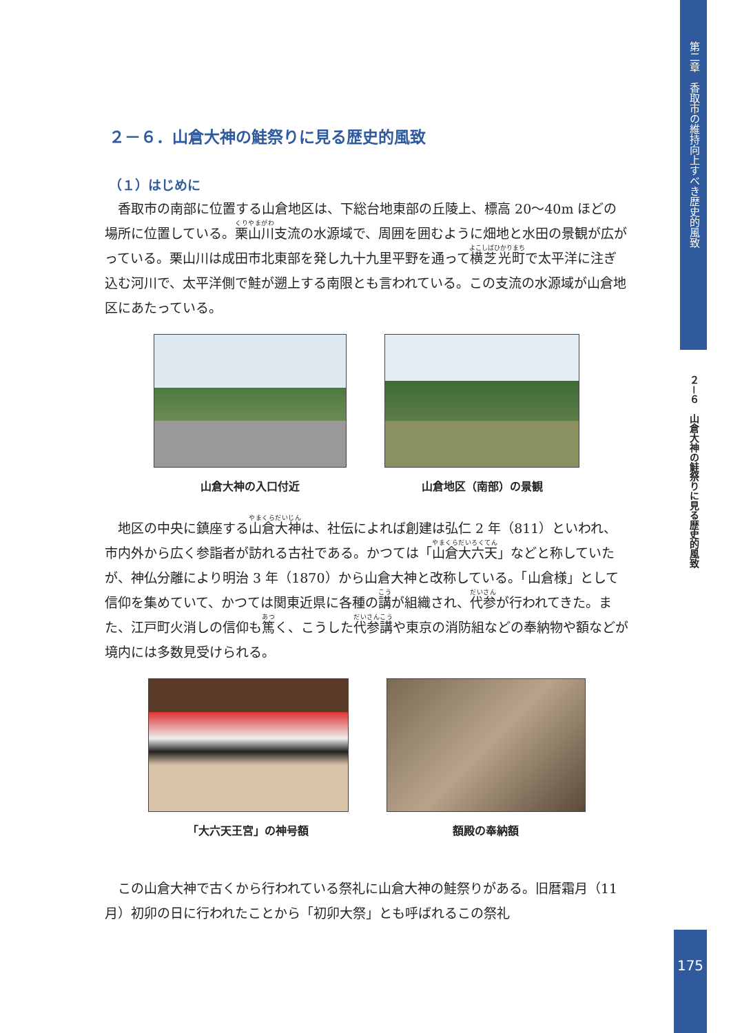２－６．山倉大神の鮭祭りに見る歴史的風致
（１）はじめに
香取市の南部に位置する山倉地区は、下総台地東部の丘陵上、標高 20～40m ほどの場所に位置している。栗山川支流の水源域で、周囲を囲むように畑地と水田の景観が広がっている。栗山川は成田市北東部を発し九十九里平野を通って横芝光町で太平洋に注ぎ込む河川で、太平洋側で鮭が遡上する南限とも言われている。この支流の水源域が山倉地区にあたっている。
山倉大神の入口付近 山倉地区（南部）の景観
地区の中央に鎮座する山倉大神は、社伝によれば創建は弘仁 2 年（811）といわれ、市内外から広く参詣者が訪れる古社である。かつては「山倉大六天」などと称していたが、神仏分離により明治 3 年（1870）から山倉大神と改称している。「山倉様」として信仰を集めていて、かつては関東近県に各種の講が組織され、代参が行われてきた。また、江戸町火消しの信仰も篤く、こうした代参講や東京の消防組などの奉納物や額などが境内には多数見受けられる。
「大六天王宮」の神号額 額殿の奉納額
この山倉大神で古くから行われている祭礼に山倉大神の鮭祭りがある。旧暦霜月（11 月）初卯の日に行われたことから「初卯大祭」とも呼ばれるこの祭礼
第二章　香取市の維持向上すべき歴史的風致
２－６　山倉大神の鮭祭りに見る歴史的風致
175